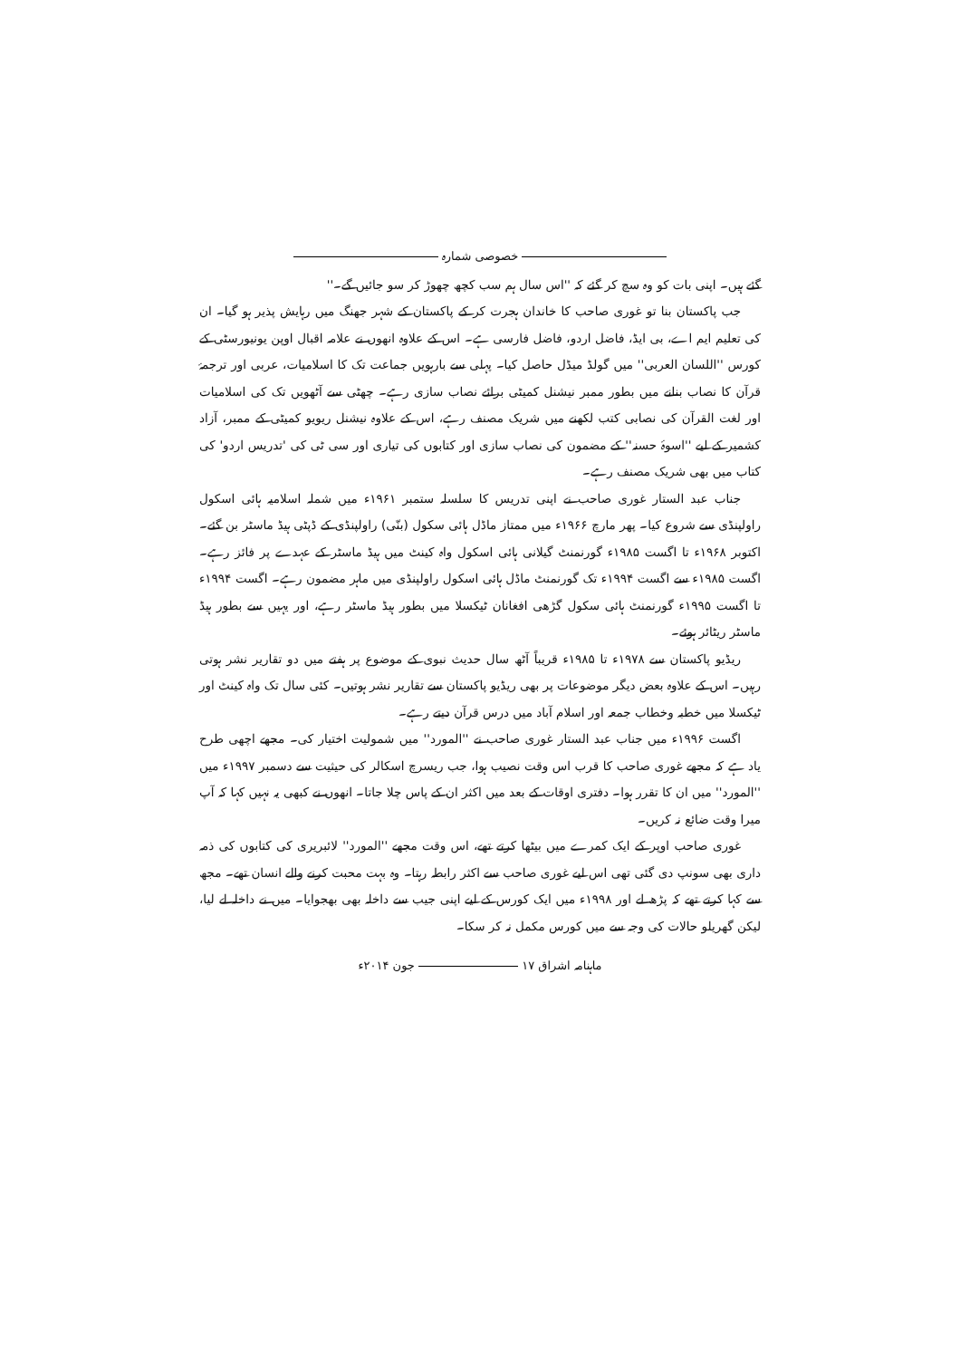خصوصی شمارہ
گئے ہیں۔ اپنی بات کو وہ سچ کر گئے کہ ''اس سال ہم سب کچھ چھوڑ کر سو جائیں گے۔''
جب پاکستان بنا تو غوری صاحب کا خاندان ہجرت کر کے پاکستان کے شہر جھنگ میں رہایش پذیر ہو گیا۔ ان کی تعلیم ایم اے، بی ایڈ، فاضل اردو، فاضل فارسی ہے۔ اس کے علاوہ انھوں نے علامہ اقبال اوپن یونیورسٹی کے کورس ''اللسان العربی'' میں گولڈ میڈل حاصل کیا۔ پہلی سے بارہویں جماعت تک کا اسلامیات، عربی اور ترجمۂ قرآن کا نصاب بنانے میں بطور ممبر نیشنل کمیٹی برائے نصاب سازی رہے۔ چھٹی سے آٹھویں تک کی اسلامیات اور لغت القرآن کی نصابی کتب لکھنے میں شریک مصنف رہے، اس کے علاوہ نیشنل ریویو کمیٹی کے ممبر، آزاد کشمیر کے لیے ''اسوۂ حسنہ'' کے مضمون کی نصاب سازی اور کتابوں کی تیاری اور سی ٹی کی 'تدریس اردو' کی کتاب میں بھی شریک مصنف رہے۔
جناب عبد الستار غوری صاحب نے اپنی تدریس کا سلسلہ ستمبر ۱۹۶۱ء میں شملہ اسلامیہ ہائی اسکول راولپنڈی سے شروع کیا۔ پھر مارچ ۱۹۶۶ء میں ممتاز ماڈل ہائی سکول (بنّی) راولپنڈی کے ڈپٹی ہیڈ ماسٹر بن گئے۔ اکتوبر ۱۹۶۸ء تا اگست ۱۹۸۵ء گورنمنٹ گیلانی ہائی اسکول واہ کینٹ میں ہیڈ ماسٹر کے عہدے پر فائز رہے۔ اگست ۱۹۸۵ء سے اگست ۱۹۹۴ء تک گورنمنٹ ماڈل ہائی اسکول راولپنڈی میں ماہر مضمون رہے۔ اگست ۱۹۹۴ء تا اگست ۱۹۹۵ء گورنمنٹ ہائی سکول گڑھی افغانان ٹیکسلا میں بطور ہیڈ ماسٹر رہے، اور یہیں سے بطور ہیڈ ماسٹر ریٹائر ہوئے۔
ریڈیو پاکستان سے ۱۹۷۸ء تا ۱۹۸۵ء قریباً آٹھ سال حدیث نبوی کے موضوع پر ہفتے میں دو تقاریر نشر ہوتی رہیں۔ اس کے علاوہ بعض دیگر موضوعات پر بھی ریڈیو پاکستان سے تقاریر نشر ہوتیں۔ کئی سال تک واہ کینٹ اور ٹیکسلا میں خطبہ وخطاب جمعہ اور اسلام آباد میں درس قرآن دیتے رہے۔
اگست ۱۹۹۶ء میں جناب عبد الستار غوری صاحب نے ''المورد'' میں شمولیت اختیار کی۔ مجھے اچھی طرح یاد ہے کہ مجھے غوری صاحب کا قرب اس وقت نصیب ہوا، جب ریسرچ اسکالر کی حیثیت سے دسمبر ۱۹۹۷ء میں ''المورد'' میں ان کا تقرر ہوا۔ دفتری اوقات کے بعد میں اکثر ان کے پاس چلا جاتا۔ انھوں نے کبھی یہ نہیں کہا کہ آپ میرا وقت ضائع نہ کریں۔
غوری صاحب اوپر کے ایک کمرے میں بیٹھا کرتے تھے، اس وقت مجھے ''المورد'' لائبریری کی کتابوں کی ذمہ داری بھی سونپ دی گئی تھی اس لیے غوری صاحب سے اکثر رابطہ رہتا۔ وہ بہت محبت کرنے والے انسان تھے۔ مجھ سے کہا کرتے تھے کہ پڑھ لے اور ۱۹۹۸ء میں ایک کورس کے لیے اپنی جیب سے داخلہ بھی بھجوایا۔ میں نے داخلہ لے لیا، لیکن گھریلو حالات کی وجہ سے میں کورس مکمل نہ کر سکا۔
ماہنامہ اشراق ۱۷ جون ۲۰۱۴ء